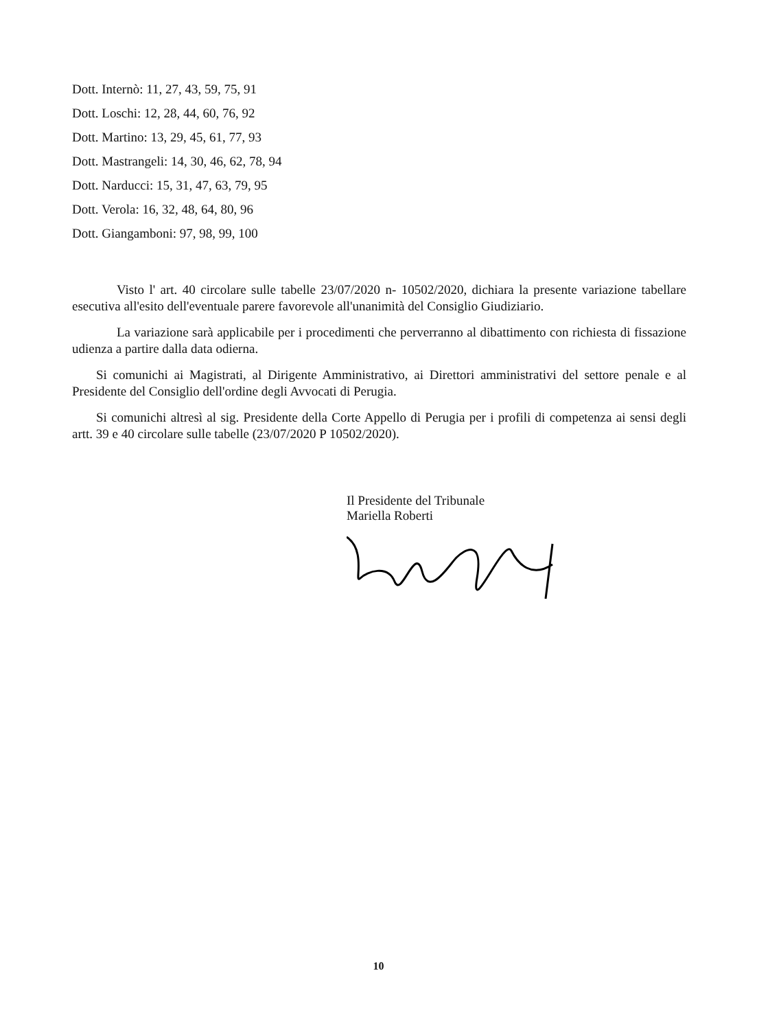Dott. Internò: 11, 27, 43, 59, 75, 91
Dott. Loschi: 12, 28, 44, 60, 76, 92
Dott. Martino: 13, 29, 45, 61, 77, 93
Dott. Mastrangeli: 14, 30, 46, 62, 78, 94
Dott. Narducci: 15, 31, 47, 63, 79, 95
Dott. Verola: 16, 32, 48, 64, 80, 96
Dott. Giangamboni: 97, 98, 99, 100
Visto l' art. 40 circolare sulle tabelle 23/07/2020 n- 10502/2020, dichiara la presente variazione tabellare esecutiva all'esito dell'eventuale parere favorevole all'unanimità del Consiglio Giudiziario.
La variazione sarà applicabile per i procedimenti che perverranno al dibattimento con richiesta di fissazione udienza a partire dalla data odierna.
Si comunichi ai Magistrati, al Dirigente Amministrativo, ai Direttori amministrativi del settore penale e al Presidente del Consiglio dell'ordine degli Avvocati di Perugia.
Si comunichi altresì al sig. Presidente della Corte Appello di Perugia per i profili di competenza ai sensi degli artt. 39 e 40 circolare sulle tabelle (23/07/2020 P 10502/2020).
Il Presidente del Tribunale
Mariella Roberti
10